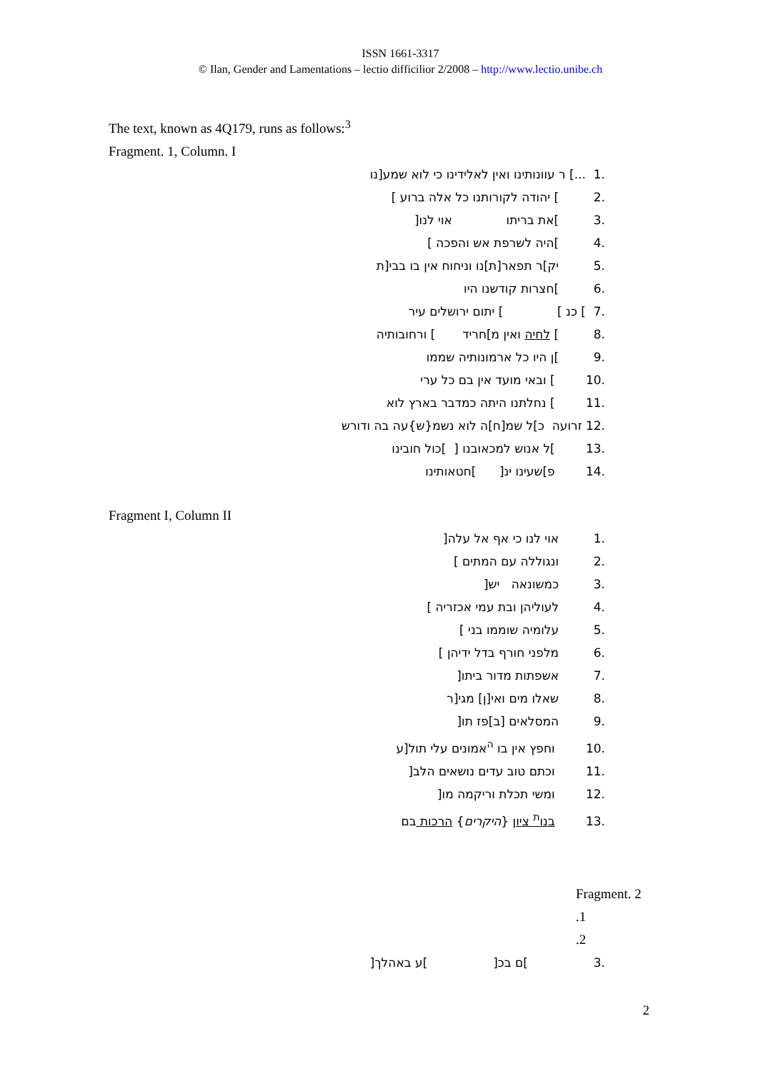ISSN 1661-3317
© Ilan, Gender and Lamentations – lectio difficilior 2/2008 – http://www.lectio.unibe.ch
The text, known as 4Q179, runs as follows:<sup>3</sup>
Fragment. 1, Column. I
.1 ...] ר עוונותינו ואין לאלידינו כי לוא שמע[נו
.2 ] יהודה לקורותנו כל אלה ברוע ]
.3 ]את בריתו אוי לנו[
.4 ]היה לשרפת אש והפכה ]
.5 יק]ר תפאר[ת]נו וניחוח אין בו בבי[ת
.6 ]חצרות קודשנו היו
.7 ] כנ ] ] יתום ירושלים עיר
.8 ] לחיה ואין מ]חריד ] ורחובותיה
.9 ]ן היו כל ארמונותיה שממו
.10 ] ובאי מועד אין בם כל ערי
.11 ] נחלתנו היתה כמדבר בארץ לוא
.12 זרועה כ]ל שמ[ח]ה לוא נשמ{ש}עה בה ודורש
.13 ]ל אנוש למכאובנו [ ]כול חובינו
.14 פ]שעינו ינ[ ]חטאותינו
Fragment I, Column II
.1 אוי לנו כי אף אל עלה[
.2 ונגוללה עם המתים ]
.3 כמשונאה יש[
.4 לעוליהן ובת עמי אכזריה ]
.5 עלומיה שוממו בני ]
.6 מלפני חורף בדל ידיהן ]
.7 אשפתות מדור ביתו[
.8 שאלו מים ואי[ן] מגי[ר
.9 המסלאים [ב]פז תו[
.10 וחפץ אין בו <sup>ה</sup>אמונים עלי תול[ע
.11 וכתם טוב עדים נושאים הלב[
.12 ומשי תכלת וריקמה מו[
.13 בנו<sup>ת</sup> ציון {היקרים} הרכות בם
Fragment. 2
.1
.2
.3 ]ם בכ[ ]ע באהלך[
2